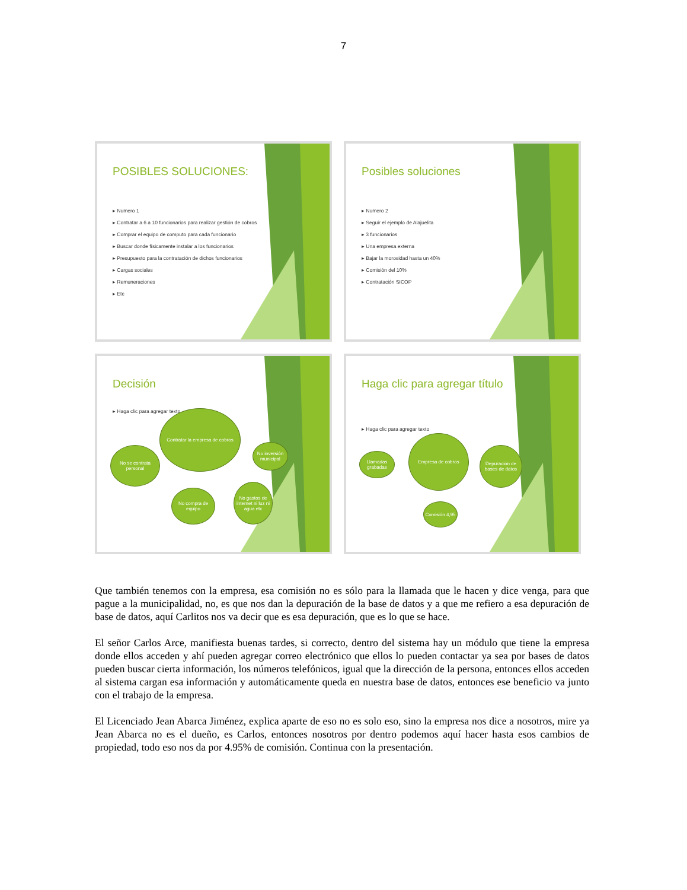7
POSIBLES SOLUCIONES:
▸ Numero 1
▸ Contratar a 6 a 10 funcionarios para realizar gestión de cobros
▸ Comprar el equipo de computo para cada funcionario
▸ Buscar donde físicamente instalar a los funcionarios
▸ Presupuesto para la contratación de dichos funcionarios
▸ Cargas sociales
▸ Remuneraciones
▸ Etc
Posibles soluciones
▸ Numero 2
▸ Seguir el ejemplo de Alajuelita
▸ 3 funcionarios
▸ Una empresa externa
▸ Bajar la morosidad hasta un 40%
▸ Comisión del 10%
▸ Contratación SICOP
Decisión
▸ Haga clic para agregar texto
Contratar la empresa de cobros
No se contrata personal
No inversión municipal
No compra de equipo
No gastos de internet ni luz ni agua etc
Haga clic para agregar título
▸ Haga clic para agregar texto
Empresa de cobros
Llamadas grabadas
Depuración de bases de datos
Comisión 4,95
Que también tenemos con la empresa, esa comisión no es sólo para la llamada que le hacen y dice venga, para que pague a la municipalidad, no, es que nos dan la depuración de la base de datos y a que me refiero a esa depuración de base de datos, aquí Carlitos nos va decir que es esa depuración, que es lo que se hace.
El señor Carlos Arce, manifiesta buenas tardes, si correcto, dentro del sistema hay un módulo que tiene la empresa donde ellos acceden y ahí pueden agregar correo electrónico que ellos lo pueden contactar ya sea por bases de datos pueden buscar cierta información, los números telefónicos, igual que la dirección de la persona, entonces ellos acceden al sistema cargan esa información y automáticamente queda en nuestra base de datos, entonces ese beneficio va junto con el trabajo de la empresa.
El Licenciado Jean Abarca Jiménez, explica aparte de eso no es solo eso, sino la empresa nos dice a nosotros, mire ya Jean Abarca no es el dueño, es Carlos, entonces nosotros por dentro podemos aquí hacer hasta esos cambios de propiedad, todo eso nos da por 4.95% de comisión. Continua con la presentación.